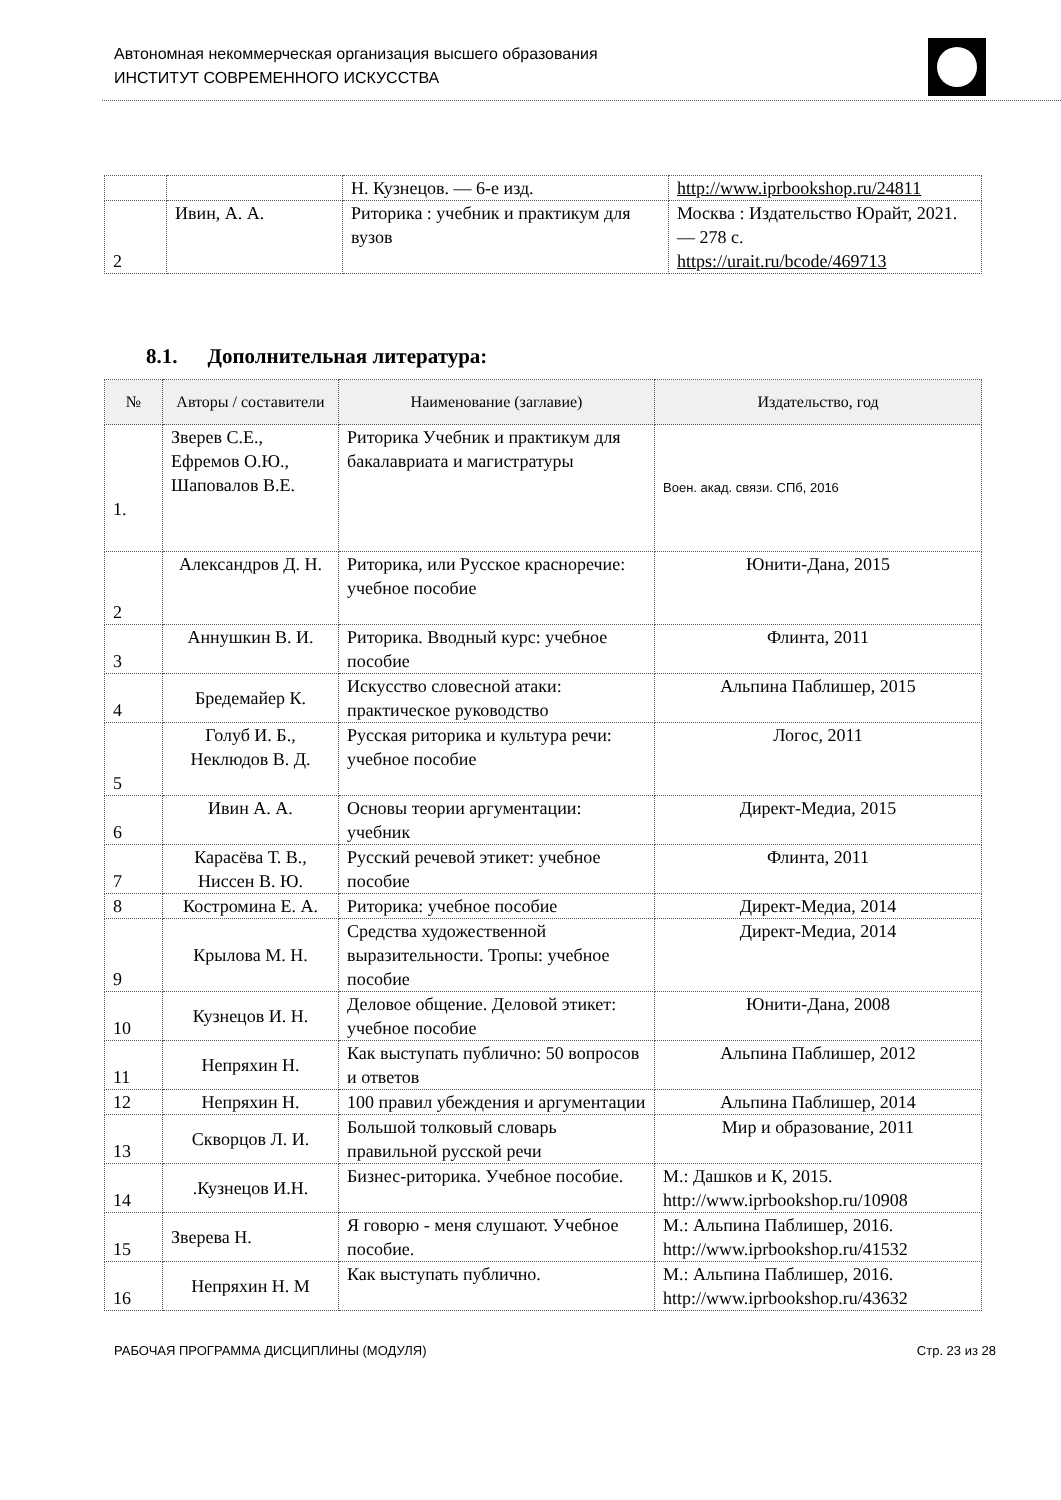Автономная некоммерческая организация высшего образования
ИНСТИТУТ СОВРЕМЕННОГО ИСКУССТВА
| | | Н. Кузнецов. — 6-е изд. | http://www.iprbookshop.ru/24811 |
| 2 | Ивин, А. А. | Риторика : учебник и практикум для вузов | Москва : Издательство Юрайт, 2021. — 278 с. https://urait.ru/bcode/469713 |
8.1. Дополнительная литература:
| № | Авторы / составители | Наименование (заглавие) | Издательство, год |
| --- | --- | --- | --- |
| 1. | Зверев С.Е., Ефремов О.Ю., Шаповалов В.Е. | Риторика Учебник и практикум для бакалавриата и магистратуры | Воен. акад. связи. СПб, 2016 |
| 2 | Александров Д. Н. | Риторика, или Русское красноречие: учебное пособие | Юнити-Дана, 2015 |
| 3 | Аннушкин В. И. | Риторика. Вводный курс: учебное пособие | Флинта, 2011 |
| 4 | Бредемайер К. | Искусство словесной атаки: практическое руководство | Альпина Паблишер, 2015 |
| 5 | Голуб И. Б., Неклюдов В. Д. | Русская риторика и культура речи: учебное пособие | Логос, 2011 |
| 6 | Ивин А. А. | Основы теории аргументации: учебник | Директ-Медиа, 2015 |
| 7 | Карасёва Т. В., Ниссен В. Ю. | Русский речевой этикет: учебное пособие | Флинта, 2011 |
| 8 | Костромина Е. А. | Риторика: учебное пособие | Директ-Медиа, 2014 |
| 9 | Крылова М. Н. | Средства художественной выразительности. Тропы: учебное пособие | Директ-Медиа, 2014 |
| 10 | Кузнецов И. Н. | Деловое общение. Деловой этикет: учебное пособие | Юнити-Дана, 2008 |
| 11 | Непряхин Н. | Как выступать публично: 50 вопросов и ответов | Альпина Паблишер, 2012 |
| 12 | Непряхин Н. | 100 правил убеждения и аргументации | Альпина Паблишер, 2014 |
| 13 | Скворцов Л. И. | Большой толковый словарь правильной русской речи | Мир и образование, 2011 |
| 14 | .Кузнецов И.Н. | Бизнес-риторика. Учебное пособие. | М.: Дашков и К, 2015. http://www.iprbookshop.ru/10908 |
| 15 | Зверева Н. | Я говорю - меня слушают. Учебное пособие. | М.: Альпина Паблишер, 2016. http://www.iprbookshop.ru/41532 |
| 16 | Непряхин Н. М | Как выступать публично. | М.: Альпина Паблишер, 2016. http://www.iprbookshop.ru/43632 |
РАБОЧАЯ ПРОГРАММА ДИСЦИПЛИНЫ (МОДУЛЯ) Стр. 23 из 28